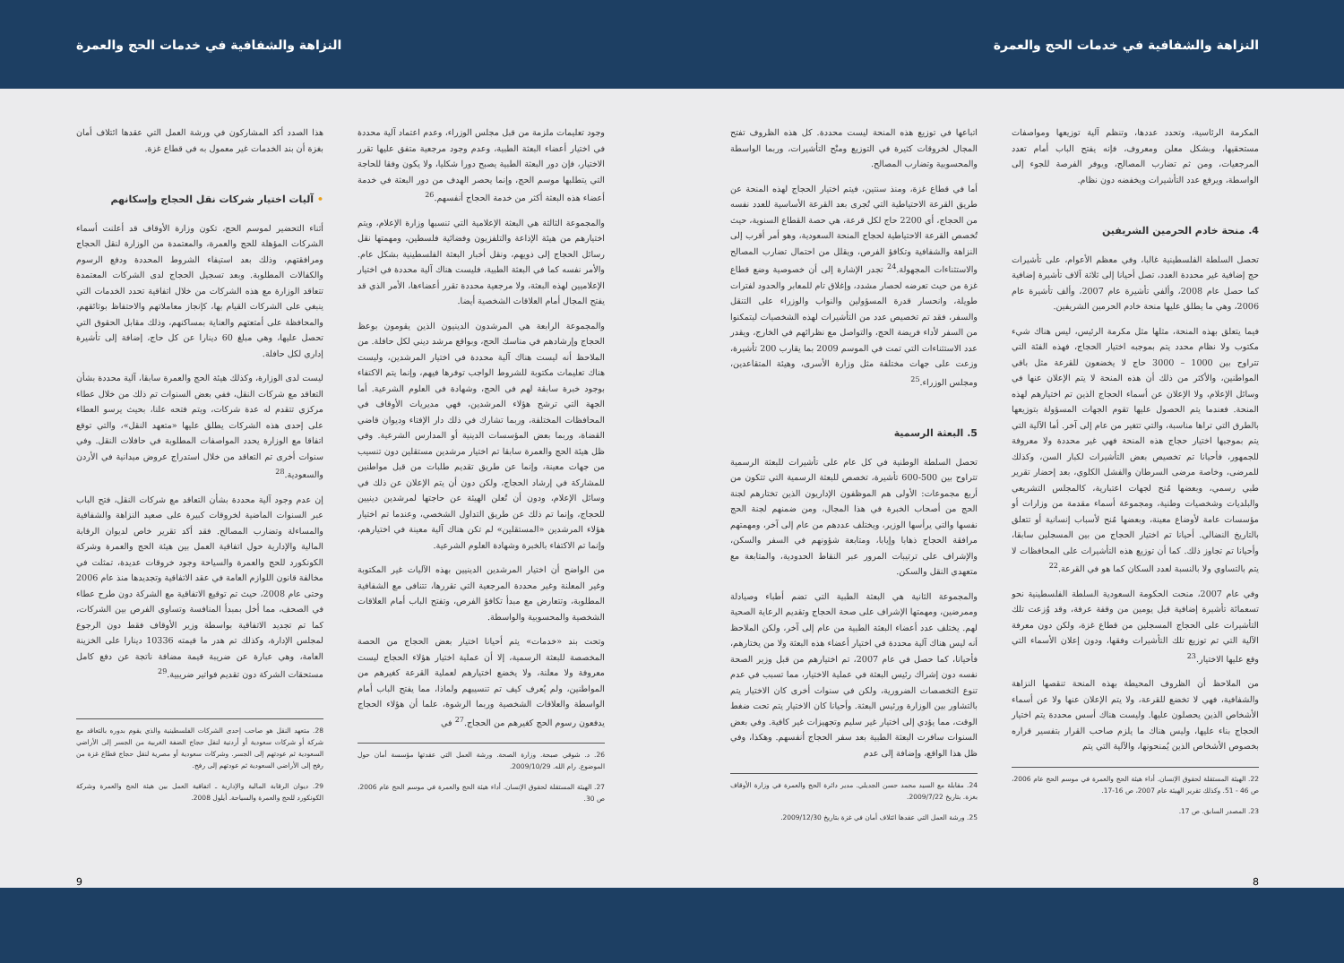النزاهة والشفافية في خدمات الحج والعمرة
النزاهة والشفافية في خدمات الحج والعمرة
المكرمة الرئاسية، وتحدد عددها، وتنظم آلية توزيعها ومواصفات مستحقيها، وبشكل معلن ومعروف، فإنه يفتح الباب أمام تعدد المرجعيات، ومن ثم تضارب المصالح، ويوفر الفرصة للجوء إلى الواسطة، ويرفع عدد التأشيرات ويخفضه دون نظام.
4. منحة خادم الحرمين الشريفين
تحصل السلطة الفلسطينية غالبا، وفي معظم الأعوام، على تأشيرات حج إضافية غير محددة العدد، تصل أحيانا إلى ثلاثة آلاف تأشيرة إضافية كما حصل عام 2008، وألفي تأشيرة عام 2007، وألف تأشيرة عام 2006، وهي ما يطلق عليها منحة خادم الحرمين الشريفين.
فيما يتعلق بهذه المنحة، مثلها مثل مكرمة الرئيس، ليس هناك شيء مكتوب ولا نظام محدد يتم بموجبه اختيار الحجاج، فهذه الفئة التي تتراوح بين 1000 – 3000 حاج لا يخضعون للقرعة مثل باقي المواطنين، والأكثر من ذلك أن هذه المنحة لا يتم الإعلان عنها في وسائل الإعلام، ولا الإعلان عن أسماء الحجاج الذين تم اختيارهم لهذه المنحة. فعندما يتم الحصول عليها تقوم الجهات المسؤولة بتوزيعها بالطرق التي تراها مناسبة، والتي تتغير من عام إلى آخر. أما الآلية التي يتم بموجبها اختيار حجاج هذه المنحة فهي غير محددة ولا معروفة للجمهور، فأحيانا تم تخصيص بعض التأشيرات لكبار السن، وكذلك للمرضى، وخاصة مرضى السرطان والفشل الكلوي، بعد إحضار تقرير طبي رسمي، وبعضها مُنح لجهات اعتبارية، كالمجلس التشريعي والبلديات وشخصيات وطنية، ومجموعة أسماء مقدمة من وزارات أو مؤسسات عامة لأوضاع معينة، وبعضها مُنح لأسباب إنسانية أو تتعلق بالتاريخ النضالي. أحيانا تم اختيار الحجاج من بين المسجلين سابقا، وأحيانا تم تجاوز ذلك. كما أن توزيع هذه التأشيرات على المحافظات لا يتم بالتساوي ولا بالنسبة لعدد السكان كما هو في القرعة.<sup>22</sup>
وفي عام 2007، منحت الحكومة السعودية السلطة الفلسطينية نحو تسعمائة تأشيرة إضافية قبل يومين من وقفة عرفة، وقد وُزعت تلك التأشيرات على الحجاج المسجلين من قطاع غزة، ولكن دون معرفة الآلية التي تم توزيع تلك التأشيرات وفقها، ودون إعلان الأسماء التي وقع عليها الاختيار.<sup>23</sup>
من الملاحظ أن الظروف المحيطة بهذه المنحة تنقصها النزاهة والشفافية، فهي لا تخضع للقرعة، ولا يتم الإعلان عنها ولا عن أسماء الأشخاص الذين يحصلون عليها. وليست هناك أسس محددة يتم اختيار الحجاج بناء عليها، وليس هناك ما يلزم صاحب القرار بتفسير قراره بخصوص الأشخاص الذين يُمنحونها، والآلية التي يتم
22. الهيئة المستقلة لحقوق الإنسان. أداء هيئة الحج والعمرة في موسم الحج عام 2006، ص 46 - 51. وكذلك تقرير الهيئة عام 2007، ص 16-17.
23. المصدر السابق. ص 17.
اتباعها في توزيع هذه المنحة ليست محددة. كل هذه الظروف تفتح المجال لخروقات كثيرة في التوزيع ومنْح التأشيرات، وربما الواسطة والمحسوبية وتضارب المصالح.
أما في قطاع غزة، ومنذ سنتين، فيتم اختيار الحجاج لهذه المنحة عن طريق القرعة الاحتياطية التي تُجرى بعد القرعة الأساسية للعدد نفسه من الحجاج، أي 2200 حاج لكل قرعة، هي حصة القطاع السنوية، حيث تُخصص القرعة الاحتياطية لحجاج المنحة السعودية، وهو أمر أقرب إلى النزاهة والشفافية وتكافؤ الفرص، ويقلل من احتمال تضارب المصالح والاستثناءات المجهولة.<sup>24</sup> تجدر الإشارة إلى أن خصوصية وضع قطاع غزة من حيث تعرضه لحصار مشدد، وإغلاق تام للمعابر والحدود لفترات طويلة، وانحسار قدرة المسؤولين والنواب والوزراء على التنقل والسفر، فقد تم تخصيص عدد من التأشيرات لهذه الشخصيات ليتمكنوا من السفر لأداء فريضة الحج، والتواصل مع نظرائهم في الخارج، ويقدر عدد الاستثناءات التي تمت في الموسم 2009 بما يقارب 200 تأشيرة، وزعت على جهات مختلفة مثل وزارة الأسرى، وهيئة المتقاعدين، ومجلس الوزراء.<sup>25</sup>
5. البعثة الرسمية
تحصل السلطة الوطنية في كل عام على تأشيرات للبعثة الرسمية تتراوح بين 500-600 تأشيرة، تخصص للبعثة الرسمية التي تتكون من أربع مجموعات: الأولى هم الموظفون الإداريون الذين تختارهم لجنة الحج من أصحاب الخبرة في هذا المجال، ومن ضمنهم لجنة الحج نفسها والتي يرأسها الوزير، ويختلف عددهم من عام إلى آخر، ومهمتهم مرافقة الحجاج ذهابا وإيابا، ومتابعة شؤونهم في السفر والسكن، والإشراف على ترتيبات المرور عبر النقاط الحدودية، والمتابعة مع متعهدي النقل والسكن.
والمجموعة الثانية هي البعثة الطبية التي تضم أطباء وصيادلة وممرضين، ومهمتها الإشراف على صحة الحجاج وتقديم الرعاية الصحية لهم. يختلف عدد أعضاء البعثة الطبية من عام إلى آخر، ولكن الملاحظ أنه ليس هناك آلية محددة في اختيار أعضاء هذه البعثة ولا من يختارهم، فأحيانا، كما حصل في عام 2007، تم اختيارهم من قبل وزير الصحة نفسه دون إشراك رئيس البعثة في عملية الاختيار، مما تسبب في عدم تنوع التخصصات الضرورية، ولكن في سنوات أخرى كان الاختيار يتم بالتشاور بين الوزارة ورئيس البعثة. وأحيانا كان الاختيار يتم تحت ضغط الوقت، مما يؤدي إلى اختيار غير سليم وتجهيزات غير كافية. وفي بعض السنوات سافرت البعثة الطبية بعد سفر الحجاج أنفسهم. وهكذا، وفي ظل هذا الواقع، وإضافة إلى عدم
24. مقابلة مع السيد محمد حسن الجديلي. مدير دائرة الحج والعمرة في وزارة الأوقاف بغزة. بتاريخ 2009/7/22.
25. ورشة العمل التي عقدها ائتلاف أمان في غزة بتاريخ 2009/12/30.
8
وجود تعليمات ملزمة من قبل مجلس الوزراء، وعدم اعتماد آلية محددة في اختيار أعضاء البعثة الطبية، وعدم وجود مرجعية متفق عليها تقرر الاختيار، فإن دور البعثة الطبية يصبح دورا شكليا، ولا يكون وفقا للحاجة التي يتطلبها موسم الحج، وإنما يحصر الهدف من دور البعثة في خدمة أعضاء هذه البعثة أكثر من خدمة الحجاج أنفسهم.<sup>26</sup>
والمجموعة الثالثة هي البعثة الإعلامية التي تنسبها وزارة الإعلام، ويتم اختيارهم من هيئة الإذاعة والتلفزيون وفضائية فلسطين، ومهمتها نقل رسائل الحجاج إلى ذويهم، ونقل أخبار البعثة الفلسطينية بشكل عام. والأمر نفسه كما في البعثة الطبية، فليست هناك آلية محددة في اختيار الإعلاميين لهذه البعثة، ولا مرجعية محددة تقرر أعضاءها، الأمر الذي قد يفتح المجال أمام العلاقات الشخصية أيضا.
والمجموعة الرابعة هي المرشدون الدينيون الذين يقومون بوعظ الحجاج وإرشادهم في مناسك الحج، وبواقع مرشد ديني لكل حافلة. من الملاحظ أنه ليست هناك آلية محددة في اختيار المرشدين، وليست هناك تعليمات مكتوبة للشروط الواجب توفرها فيهم، وإنما يتم الاكتفاء بوجود خبرة سابقة لهم في الحج، وشهادة في العلوم الشرعية. أما الجهة التي ترشح هؤلاء المرشدين، فهي مديريات الأوقاف في المحافظات المختلفة، وربما تشارك في ذلك دار الإفتاء وديوان قاضي القضاة، وربما بعض المؤسسات الدينية أو المدارس الشرعية. وفي ظل هيئة الحج والعمرة سابقا تم اختيار مرشدين مستقلين دون تنسيب من جهات معينة، وإنما عن طريق تقديم طلبات من قبل مواطنين للمشاركة في إرشاد الحجاج، ولكن دون أن يتم الإعلان عن ذلك في وسائل الإعلام، ودون أن تُعلن الهيئة عن حاجتها لمرشدين دينيين للحجاج، وإنما تم ذلك عن طريق التداول الشخصي، وعندما تم اختيار هؤلاء المرشدين «المستقلين» لم تكن هناك آلية معينة في اختيارهم، وإنما تم الاكتفاء بالخبرة وشهادة العلوم الشرعية.
من الواضح أن اختيار المرشدين الدينيين بهذه الآليات غير المكتوبة وغير المعلنة وغير محددة المرجعية التي تقررها، تتنافى مع الشفافية المطلوبة، وتتعارض مع مبدأ تكافؤ الفرص، وتفتح الباب أمام العلاقات الشخصية والمحسوبية والواسطة.
وتحت بند «خدمات» يتم أحيانا اختيار بعض الحجاج من الحصة المخصصة للبعثة الرسمية، إلا أن عملية اختيار هؤلاء الحجاج ليست معروفة ولا معلنة، ولا يخضع اختيارهم لعملية القرعة كغيرهم من المواطنين، ولم يُعرف كيف تم تنسيبهم ولماذا، مما يفتح الباب أمام الواسطة والعلاقات الشخصية وربما الرشوة، علما أن هؤلاء الحجاج يدفعون رسوم الحج كغيرهم من الحجاج.<sup>27</sup> في
26. د. شوقي صبحة. وزارة الصحة. ورشة العمل التي عقدتها مؤسسة أمان حول الموضوع. رام الله. 2009/10/29.
27. الهيئة المستقلة لحقوق الإنسان. أداء هيئة الحج والعمرة في موسم الحج عام 2006، ص 30.
هذا الصدد أكد المشاركون في ورشة العمل التي عقدها ائتلاف أمان بغزة أن بند الخدمات غير معمول به في قطاع غزة.
• آليات اختيار شركات نقل الحجاج وإسكانهم
أثناء التحضير لموسم الحج، تكون وزارة الأوقاف قد أعلنت أسماء الشركات المؤهلة للحج والعمرة، والمعتمدة من الوزارة لنقل الحجاج ومرافقتهم، وذلك بعد استيفاء الشروط المحددة ودفع الرسوم والكفالات المطلوبة. وبعد تسجيل الحجاج لدى الشركات المعتمدة تتعاقد الوزارة مع هذه الشركات من خلال اتفاقية تحدد الخدمات التي ينبغي على الشركات القيام بها، كإنجاز معاملاتهم والاحتفاظ بوثائقهم، والمحافظة على أمتعتهم والعناية بمساكنهم، وذلك مقابل الحقوق التي تحصل عليها، وهي مبلغ 60 دينارا عن كل حاج، إضافة إلى تأشيرة إداري لكل حافلة.
ليست لدى الوزارة، وكذلك هيئة الحج والعمرة سابقا، آلية محددة بشأن التعاقد مع شركات النقل، ففي بعض السنوات تم ذلك من خلال عطاء مركزي تتقدم له عدة شركات، ويتم فتحه علنا، بحيث يرسو العطاء على إحدى هذه الشركات يطلق عليها «متعهد النقل»، والتي توقع اتفاقا مع الوزارة يحدد المواصفات المطلوبة في حافلات النقل. وفي سنوات أخرى تم التعاقد من خلال استدراج عروض ميدانية في الأردن والسعودية.<sup>28</sup>
إن عدم وجود آلية محددة بشأن التعاقد مع شركات النقل، فتح الباب عبر السنوات الماضية لخروقات كبيرة على صعيد النزاهة والشفافية والمساءلة وتضارب المصالح. فقد أكد تقرير خاص لديوان الرقابة المالية والإدارية حول اتفاقية العمل بين هيئة الحج والعمرة وشركة الكونكورد للحج والعمرة والسياحة وجود خروقات عديدة، تمثلت في مخالفة قانون اللوازم العامة في عقد الاتفاقية وتجديدها منذ عام 2006 وحتى عام 2008، حيث تم توقيع الاتفاقية مع الشركة دون طرح عطاء في الصحف، مما أخل بمبدأ المنافسة وتساوي الفرص بين الشركات، كما تم تجديد الاتفاقية بواسطة وزير الأوقاف فقط دون الرجوع لمجلس الإدارة، وكذلك تم هدر ما قيمته 10336 دينارا على الخزينة العامة، وهي عبارة عن ضريبة قيمة مضافة ناتجة عن دفع كامل مستحقات الشركة دون تقديم فواتير ضريبية.<sup>29</sup>
28. متعهد النقل هو صاحب إحدى الشركات الفلسطينية والذي يقوم بدوره بالتعاقد مع شركة أو شركات سعودية أو أردنية لنقل حجاج الضفة الغربية من الجسر إلى الأراضي السعودية ثم عودتهم إلى الجسر. وشركات سعودية أو مصرية لنقل حجاج قطاع غزة من رفح إلى الأراضي السعودية ثم عودتهم إلى رفح.
29. ديوان الرقابة المالية والإدارية ـ اتفاقية العمل بين هيئة الحج والعمرة وشركة الكونكورد للحج والعمرة والسياحة. أيلول 2008.
9